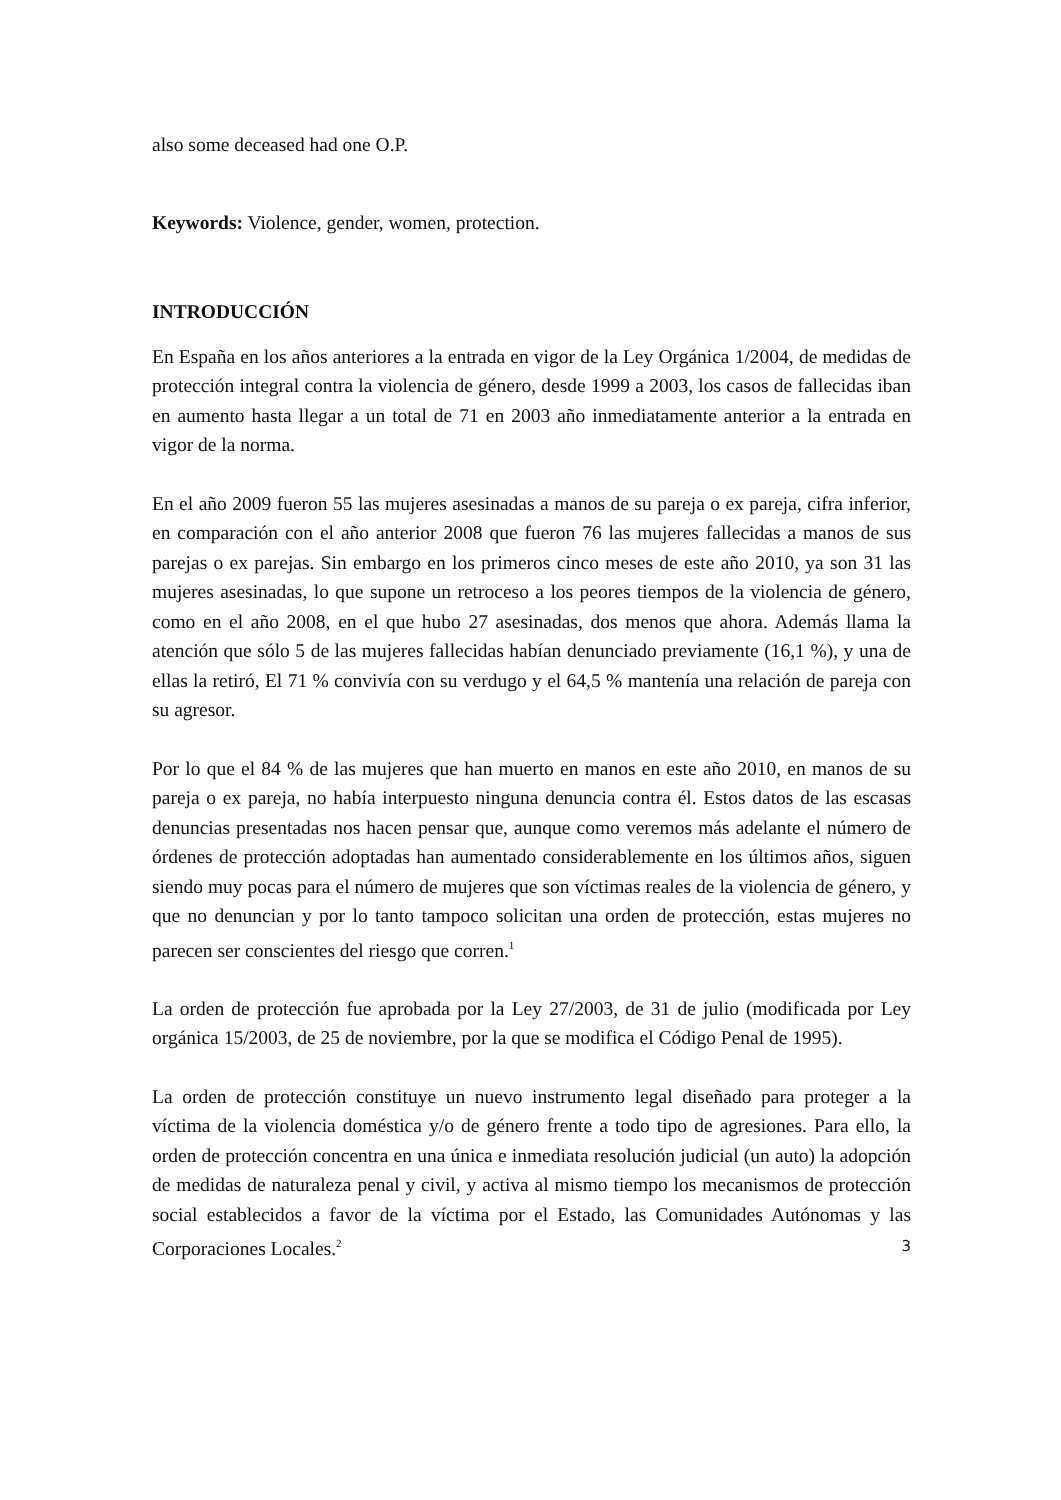also some deceased had one O.P.
Keywords: Violence, gender, women, protection.
INTRODUCCIÓN
En España en los años anteriores a la entrada en vigor de la Ley Orgánica 1/2004, de medidas de protección integral contra la violencia de género, desde 1999 a 2003, los casos de fallecidas iban en aumento hasta llegar a un total de 71 en 2003 año inmediatamente anterior a la entrada en vigor de la norma.
En el año 2009 fueron 55 las mujeres asesinadas a manos de su pareja o ex pareja, cifra inferior, en comparación con el año anterior 2008 que fueron 76 las mujeres fallecidas a manos de sus parejas o ex parejas. Sin embargo en los primeros cinco meses de este año 2010, ya son 31 las mujeres asesinadas, lo que supone un retroceso a los peores tiempos de la violencia de género, como en el año 2008, en el que hubo 27 asesinadas, dos menos que ahora. Además llama la atención que sólo 5 de las mujeres fallecidas habían denunciado previamente (16,1 %), y una de ellas la retiró, El 71 % convivía con su verdugo y el 64,5 % mantenía una relación de pareja con su agresor.
Por lo que el 84 % de las mujeres que han muerto en manos en este año 2010, en manos de su pareja o ex pareja, no había interpuesto ninguna denuncia contra él. Estos datos de las escasas denuncias presentadas nos hacen pensar que, aunque como veremos más adelante el número de órdenes de protección adoptadas han aumentado considerablemente en los últimos años, siguen siendo muy pocas para el número de mujeres que son víctimas reales de la violencia de género, y que no denuncian y por lo tanto tampoco solicitan una orden de protección, estas mujeres no parecen ser conscientes del riesgo que corren.<sup>1</sup>
La orden de protección fue aprobada por la Ley 27/2003, de 31 de julio (modificada por Ley orgánica 15/2003, de 25 de noviembre, por la que se modifica el Código Penal de 1995).
La orden de protección constituye un nuevo instrumento legal diseñado para proteger a la víctima de la violencia doméstica y/o de género frente a todo tipo de agresiones. Para ello, la orden de protección concentra en una única e inmediata resolución judicial (un auto) la adopción de medidas de naturaleza penal y civil, y activa al mismo tiempo los mecanismos de protección social establecidos a favor de la víctima por el Estado, las Comunidades Autónomas y las Corporaciones Locales.<sup>2</sup>
3